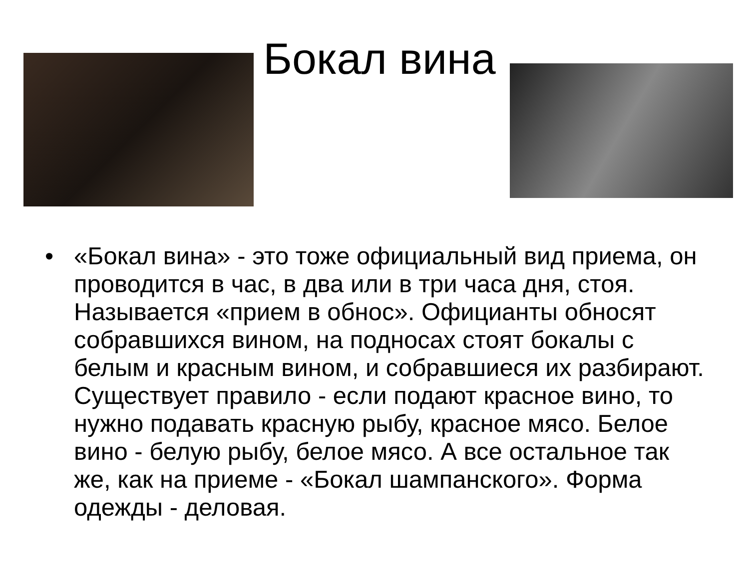Бокал вина
• «Бокал вина» - это тоже официальный вид приема, он проводится в час, в два или в три часа дня, стоя. Называется «прием в обнос». Официанты обносят собравшихся вином, на подносах стоят бокалы с белым и красным вином, и собравшиеся их разбирают. Существует правило - если подают красное вино, то нужно подавать красную рыбу, красное мясо. Белое вино - белую рыбу, белое мясо. А все остальное так же, как на приеме - «Бокал шампанского». Форма одежды - деловая.